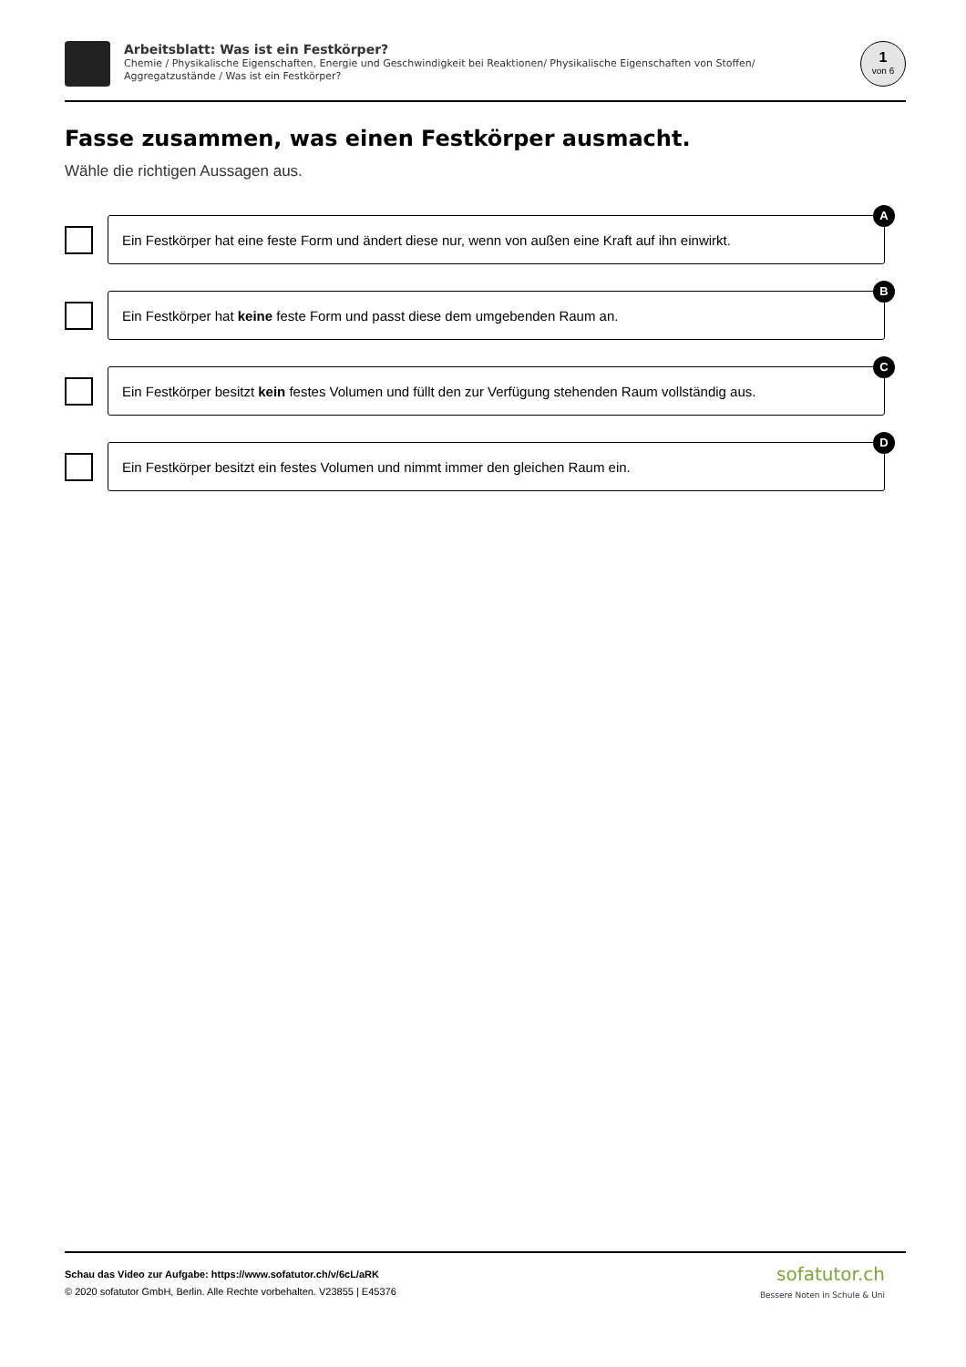Arbeitsblatt: Was ist ein Festkörper?
Chemie / Physikalische Eigenschaften, Energie und Geschwindigkeit bei Reaktionen/ Physikalische Eigenschaften von Stoffen/ Aggregatzustände / Was ist ein Festkörper?
1
von 6
Fasse zusammen, was einen Festkörper ausmacht.
Wähle die richtigen Aussagen aus.
Ein Festkörper hat eine feste Form und ändert diese nur, wenn von außen eine Kraft auf ihn einwirkt.
A
Ein Festkörper hat keine feste Form und passt diese dem umgebenden Raum an.
B
Ein Festkörper besitzt kein festes Volumen und füllt den zur Verfügung stehenden Raum vollständig aus.
C
Ein Festkörper besitzt ein festes Volumen und nimmt immer den gleichen Raum ein.
D
Schau das Video zur Aufgabe: https://www.sofatutor.ch/v/6cL/aRK
© 2020 sofatutor GmbH, Berlin. Alle Rechte vorbehalten. V23855 | E45376
sofatutor.ch
Bessere Noten in Schule & Uni